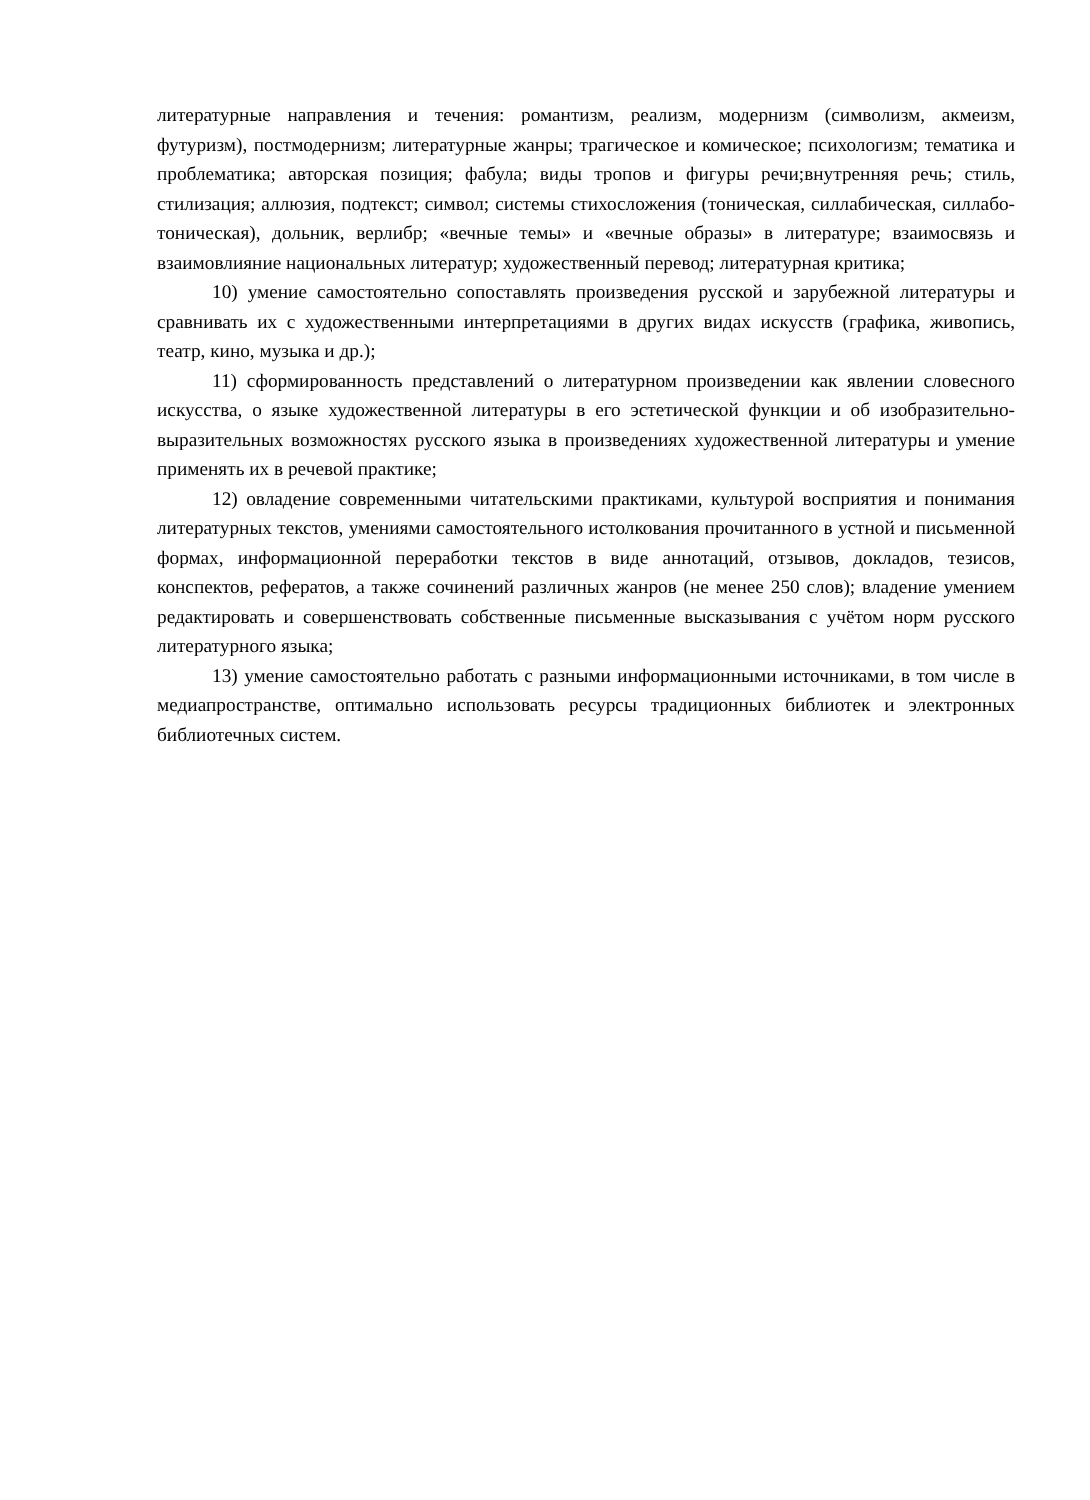литературные направления и течения: романтизм, реализм, модернизм (символизм, акмеизм, футуризм), постмодернизм; литературные жанры; трагическое и комическое; психологизм; тематика и проблематика; авторская позиция; фабула; виды тропов и фигуры речи;внутренняя речь; стиль, стилизация; аллюзия, подтекст; символ; системы стихосложения (тоническая, силлабическая, силлабо-тоническая), дольник, верлибр; «вечные темы» и «вечные образы» в литературе; взаимосвязь и взаимовлияние национальных литератур; художественный перевод; литературная критика;
10) умение самостоятельно сопоставлять произведения русской и зарубежной литературы и сравнивать их с художественными интерпретациями в других видах искусств (графика, живопись, театр, кино, музыка и др.);
11) сформированность представлений о литературном произведении как явлении словесного искусства, о языке художественной литературы в его эстетической функции и об изобразительно-выразительных возможностях русского языка в произведениях художественной литературы и умение применять их в речевой практике;
12) овладение современными читательскими практиками, культурой восприятия и понимания литературных текстов, умениями самостоятельного истолкования прочитанного в устной и письменной формах, информационной переработки текстов в виде аннотаций, отзывов, докладов, тезисов, конспектов, рефератов, а также сочинений различных жанров (не менее 250 слов); владение умением редактировать и совершенствовать собственные письменные высказывания с учётом норм русского литературного языка;
13) умение самостоятельно работать с разными информационными источниками, в том числе в медиапространстве, оптимально использовать ресурсы традиционных библиотек и электронных библиотечных систем.